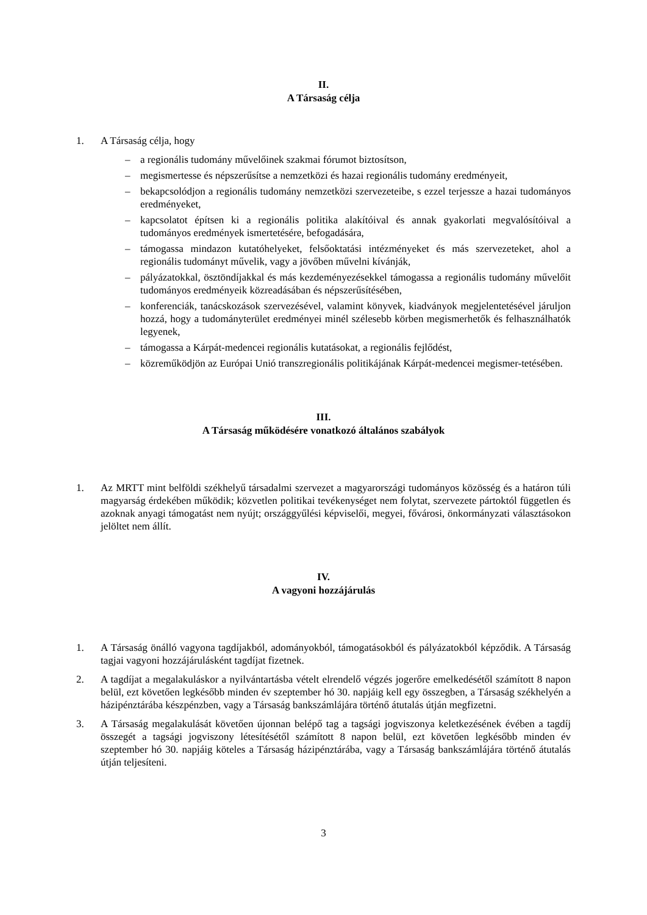II.
A Társaság célja
1. A Társaság célja, hogy
– a regionális tudomány művelőinek szakmai fórumot biztosítson,
– megismertesse és népszerűsítse a nemzetközi és hazai regionális tudomány eredményeit,
– bekapcsolódjon a regionális tudomány nemzetközi szervezeteibe, s ezzel terjessze a hazai tudományos eredményeket,
– kapcsolatot építsen ki a regionális politika alakítóival és annak gyakorlati megvalósítóival a tudományos eredmények ismertetésére, befogadására,
– támogassa mindazon kutatóhelyeket, felsőoktatási intézményeket és más szervezeteket, ahol a regionális tudományt művelik, vagy a jövőben művelni kívánják,
– pályázatokkal, ösztöndíjakkal és más kezdeményezésekkel támogassa a regionális tudomány művelőit tudományos eredményeik közreadásában és népszerűsítésében,
– konferenciák, tanácskozások szervezésével, valamint könyvek, kiadványok megjelentetésével járuljon hozzá, hogy a tudományterület eredményei minél szélesebb körben megismerhetők és felhasználhatók legyenek,
– támogassa a Kárpát-medencei regionális kutatásokat, a regionális fejlődést,
– közreműködjön az Európai Unió transzregionális politikájának Kárpát-medencei megismer-tetésében.
III.
A Társaság működésére vonatkozó általános szabályok
1. Az MRTT mint belföldi székhelyű társadalmi szervezet a magyarországi tudományos közösség és a határon túli magyarság érdekében működik; közvetlen politikai tevékenységet nem folytat, szervezete pártoktól független és azoknak anyagi támogatást nem nyújt; országgyűlési képviselői, megyei, fővárosi, önkormányzati választásokon jelöltet nem állít.
IV.
A vagyoni hozzájárulás
1. A Társaság önálló vagyona tagdíjakból, adományokból, támogatásokból és pályázatokból képződik. A Társaság tagjai vagyoni hozzájárulásként tagdíjat fizetnek.
2. A tagdíjat a megalakuláskor a nyilvántartásba vételt elrendelő végzés jogerőre emelkedésétől számított 8 napon belül, ezt követően legkésőbb minden év szeptember hó 30. napjáig kell egy összegben, a Társaság székhelyén a házipénztárába készpénzben, vagy a Társaság bankszámlájára történő átutalás útján megfizetni.
3. A Társaság megalakulását követően újonnan belépő tag a tagsági jogviszonya keletkezésének évében a tagdíj összegét a tagsági jogviszony létesítésétől számított 8 napon belül, ezt követően legkésőbb minden év szeptember hó 30. napjáig köteles a Társaság házipénztárába, vagy a Társaság bankszámlájára történő átutalás útján teljesíteni.
3